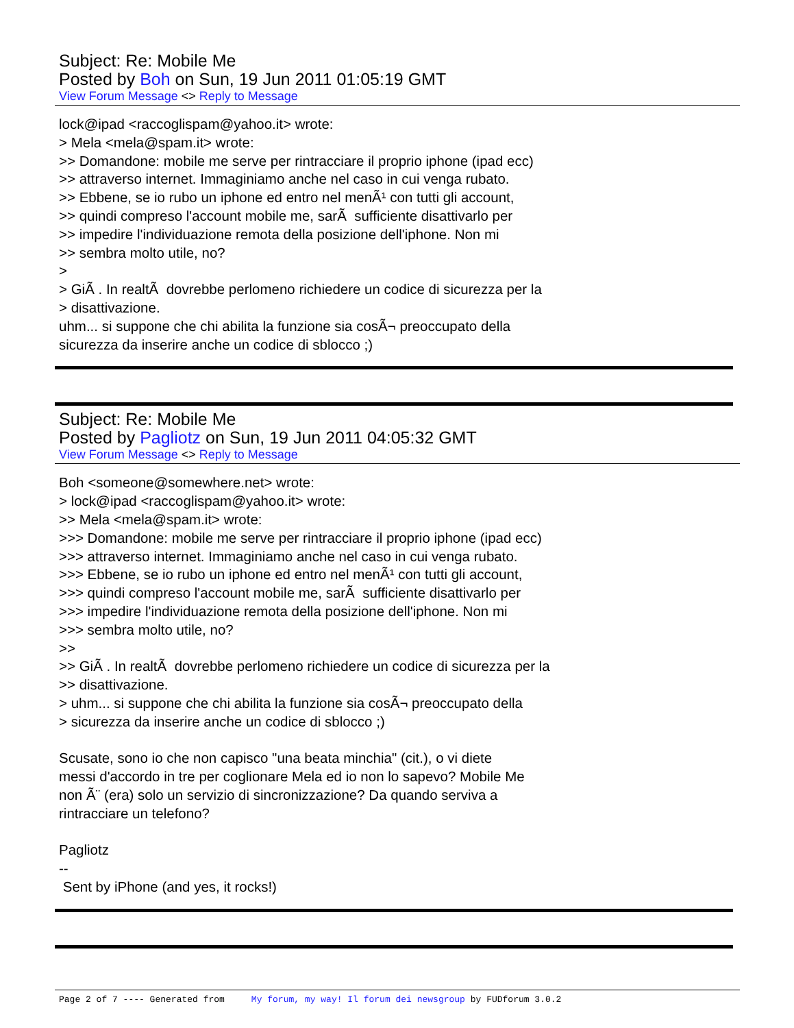Subject: Re: Mobile Me
Posted by Boh on Sun, 19 Jun 2011 01:05:19 GMT
View Forum Message <> Reply to Message
lock@ipad <raccoglispam@yahoo.it> wrote: > Mela <mela@spam.it> wrote: >> Domandone: mobile me serve per rintracciare il proprio iphone (ipad ecc) >> attraverso internet. Immaginiamo anche nel caso in cui venga rubato. >> Ebbene, se io rubo un iphone ed entro nel menÃ¹ con tutti gli account, >> quindi compreso l'account mobile me, sarÃ sufficiente disattivarlo per >> impedire l'individuazione remota della posizione dell'iphone. Non mi >> sembra molto utile, no? > > GiÃ . In realtÃ dovrebbe perlomeno richiedere un codice di sicurezza per la > disattivazione. uhm... si suppone che chi abilita la funzione sia cosÃ¬ preoccupato della sicurezza da inserire anche un codice di sblocco ;)
Subject: Re: Mobile Me
Posted by Pagliotz on Sun, 19 Jun 2011 04:05:32 GMT
View Forum Message <> Reply to Message
Boh <someone@somewhere.net> wrote: > lock@ipad <raccoglispam@yahoo.it> wrote: >> Mela <mela@spam.it> wrote: >>> Domandone: mobile me serve per rintracciare il proprio iphone (ipad ecc) >>> attraverso internet. Immaginiamo anche nel caso in cui venga rubato. >>> Ebbene, se io rubo un iphone ed entro nel menÃ¹ con tutti gli account, >>> quindi compreso l'account mobile me, sarÃ sufficiente disattivarlo per >>> impedire l'individuazione remota della posizione dell'iphone. Non mi >>> sembra molto utile, no? >> >> GiÃ . In realtÃ dovrebbe perlomeno richiedere un codice di sicurezza per la >> disattivazione. > uhm... si suppone che chi abilita la funzione sia cosÃ¬ preoccupato della > sicurezza da inserire anche un codice di sblocco ;) Scusate, sono io che non capisco "una beata minchia" (cit.), o vi diete messi d'accordo in tre per coglionare Mela ed io non lo sapevo? Mobile Me non Ã¨ (era) solo un servizio di sincronizzazione? Da quando serviva a rintracciare un telefono? Pagliotz -- Sent by iPhone (and yes, it rocks!)
Page 2 of 7 ---- Generated from My forum, my way! Il forum dei newsgroup by FUDforum 3.0.2